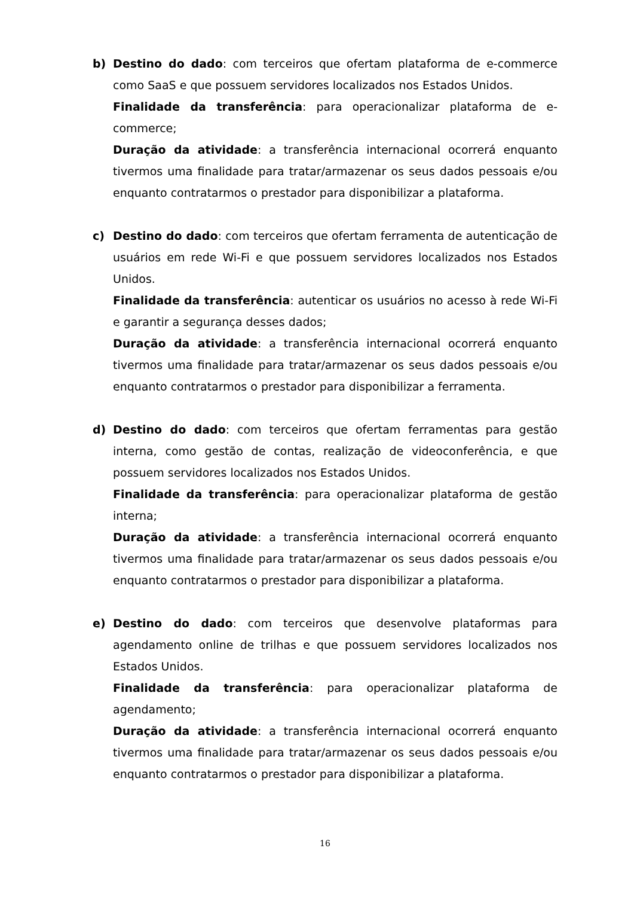b) Destino do dado: com terceiros que ofertam plataforma de e-commerce como SaaS e que possuem servidores localizados nos Estados Unidos.
Finalidade da transferência: para operacionalizar plataforma de e-commerce;
Duração da atividade: a transferência internacional ocorrerá enquanto tivermos uma finalidade para tratar/armazenar os seus dados pessoais e/ou enquanto contratarmos o prestador para disponibilizar a plataforma.
c) Destino do dado: com terceiros que ofertam ferramenta de autenticação de usuários em rede Wi-Fi e que possuem servidores localizados nos Estados Unidos.
Finalidade da transferência: autenticar os usuários no acesso à rede Wi-Fi e garantir a segurança desses dados;
Duração da atividade: a transferência internacional ocorrerá enquanto tivermos uma finalidade para tratar/armazenar os seus dados pessoais e/ou enquanto contratarmos o prestador para disponibilizar a ferramenta.
d) Destino do dado: com terceiros que ofertam ferramentas para gestão interna, como gestão de contas, realização de videoconferência, e que possuem servidores localizados nos Estados Unidos.
Finalidade da transferência: para operacionalizar plataforma de gestão interna;
Duração da atividade: a transferência internacional ocorrerá enquanto tivermos uma finalidade para tratar/armazenar os seus dados pessoais e/ou enquanto contratarmos o prestador para disponibilizar a plataforma.
e) Destino do dado: com terceiros que desenvolve plataformas para agendamento online de trilhas e que possuem servidores localizados nos Estados Unidos.
Finalidade da transferência: para operacionalizar plataforma de agendamento;
Duração da atividade: a transferência internacional ocorrerá enquanto tivermos uma finalidade para tratar/armazenar os seus dados pessoais e/ou enquanto contratarmos o prestador para disponibilizar a plataforma.
16